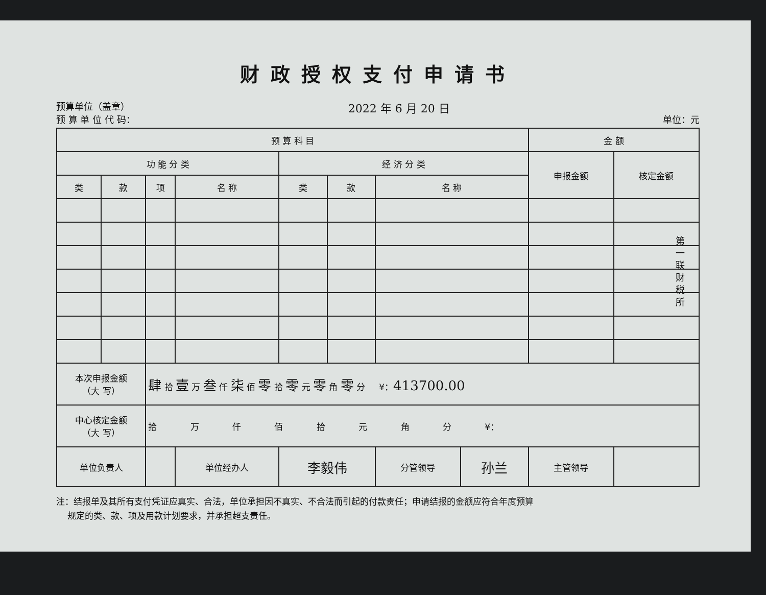财政授权支付申请书
预算单位（盖章）
预 算 单 位 代 码：
2022 年 6 月 20 日
单位：元
| 预 算 科 目 | | | | | | | | 金 额 | |
| --- | --- | --- | --- | --- | --- | --- | --- | --- | --- |
| 功 能 分 类 | | | | 经 济 分 类 | | | | 申报金额 | 核定金额 |
| 类 | 款 | 项 | 名 称 | 类 | 款 | 名 称 | | | |
| 本次申报金额 （大 写） | | 肆 拾 壹 万 叁 仟 柒 佰 零 拾 零 元 零 角 零 分 ¥： 413700.00 | | | | | | | |
| 中心核定金额 （大 写） | | 拾 万 仟 佰 拾 元 角 分 ¥： | | | | | | | |
| 单位负责人 | | | 单位经办人 | 李毅伟 | | 分管领导 | 孙兰 | 主管领导 | |
注：结报单及其所有支付凭证应真实、合法，单位承担因不真实、不合法而引起的付款责任；申请结报的金额应符合年度预算
规定的类、款、项及用款计划要求，并承担超支责任。
第一联 财税所